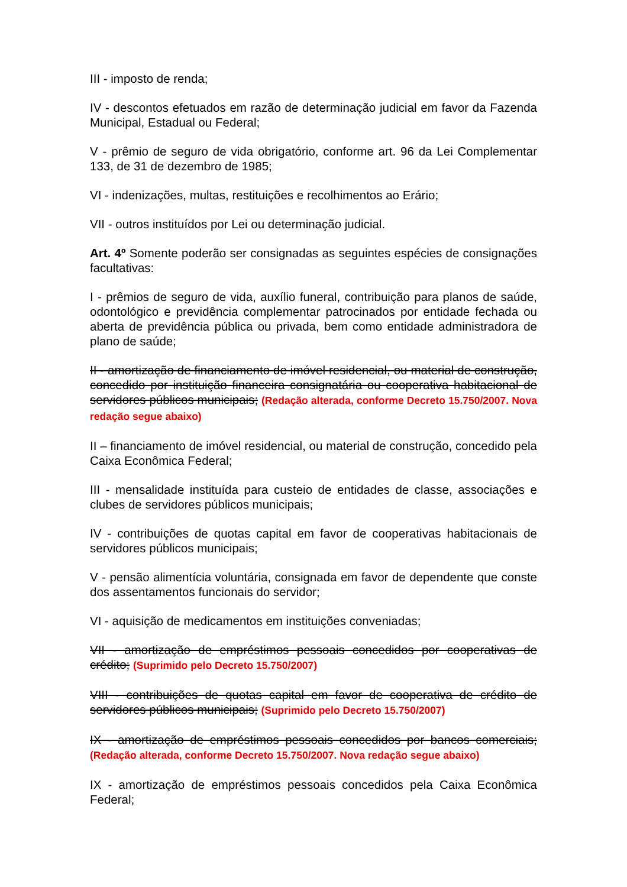III - imposto de renda;
IV - descontos efetuados em razão de determinação judicial em favor da Fazenda Municipal, Estadual ou Federal;
V - prêmio de seguro de vida obrigatório, conforme art. 96 da Lei Complementar 133, de 31 de dezembro de 1985;
VI - indenizações, multas, restituições e recolhimentos ao Erário;
VII - outros instituídos por Lei ou determinação judicial.
Art. 4º Somente poderão ser consignadas as seguintes espécies de consignações facultativas:
I - prêmios de seguro de vida, auxílio funeral, contribuição para planos de saúde, odontológico e previdência complementar patrocinados por entidade fechada ou aberta de previdência pública ou privada, bem como entidade administradora de plano de saúde;
II - amortização de financiamento de imóvel residencial, ou material de construção, concedido por instituição financeira consignatária ou cooperativa habitacional de servidores públicos municipais; (Redação alterada, conforme Decreto 15.750/2007. Nova redação segue abaixo)
II – financiamento de imóvel residencial, ou material de construção, concedido pela Caixa Econômica Federal;
III - mensalidade instituída para custeio de entidades de classe, associações e clubes de servidores públicos municipais;
IV - contribuições de quotas capital em favor de cooperativas habitacionais de servidores públicos municipais;
V - pensão alimentícia voluntária, consignada em favor de dependente que conste dos assentamentos funcionais do servidor;
VI - aquisição de medicamentos em instituições conveniadas;
VII - amortização de empréstimos pessoais concedidos por cooperativas de crédito; (Suprimido pelo Decreto 15.750/2007)
VIII - contribuições de quotas capital em favor de cooperativa de crédito de servidores públicos municipais; (Suprimido pelo Decreto 15.750/2007)
IX - amortização de empréstimos pessoais concedidos por bancos comerciais; (Redação alterada, conforme Decreto 15.750/2007. Nova redação segue abaixo)
IX - amortização de empréstimos pessoais concedidos pela Caixa Econômica Federal;